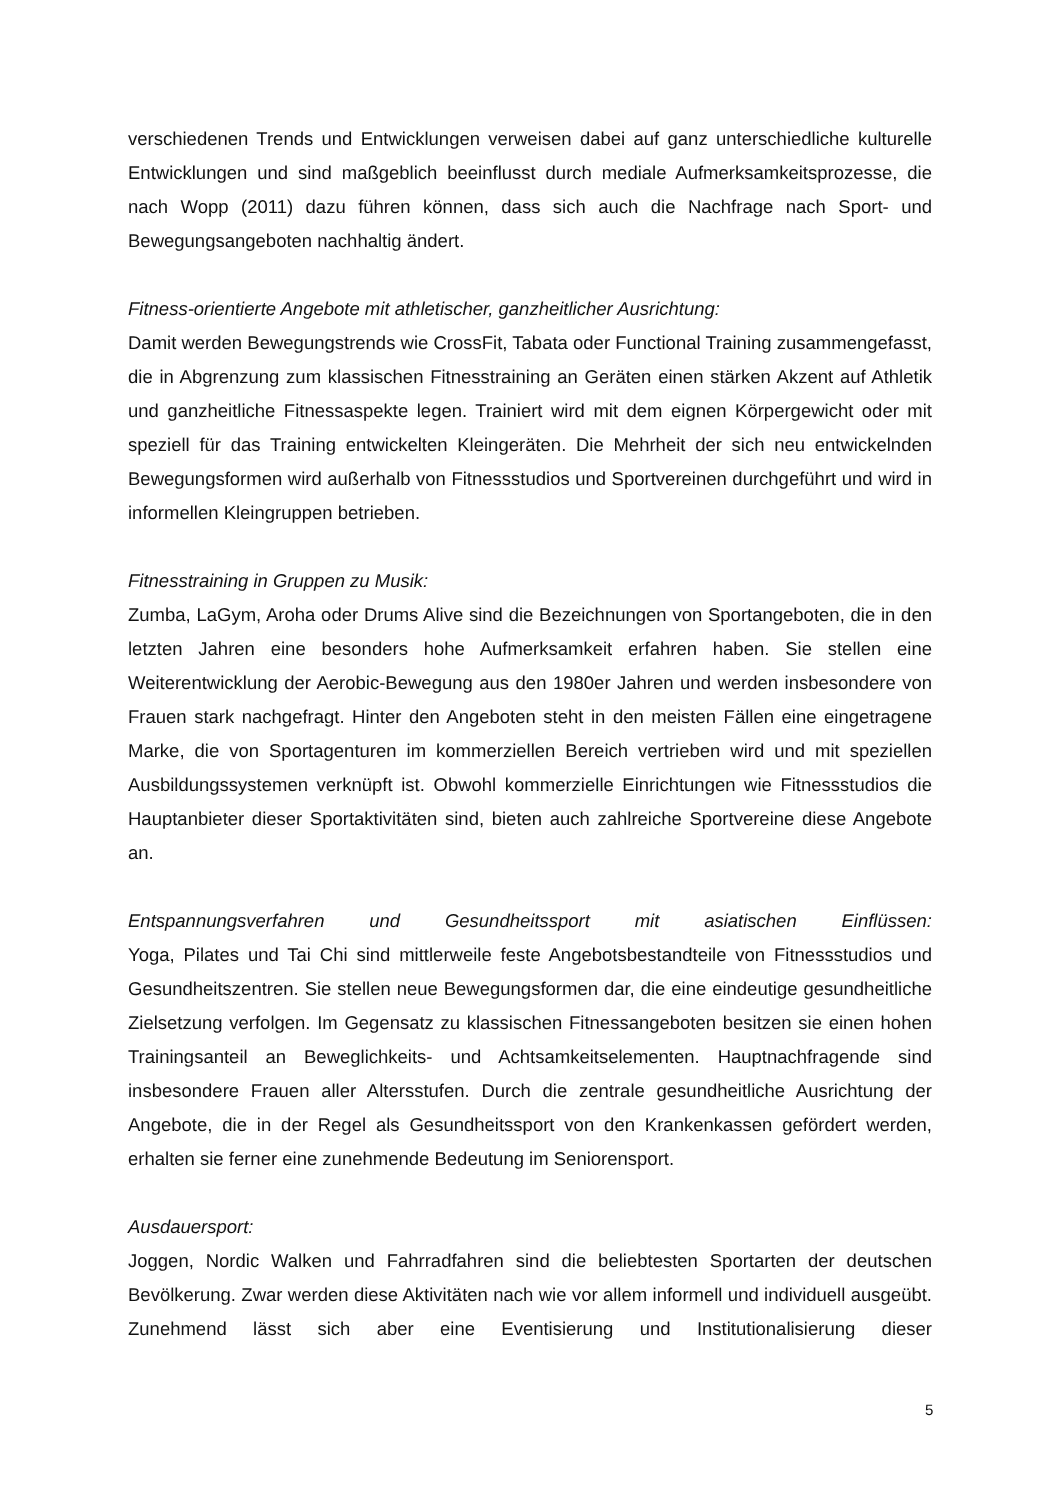verschiedenen Trends und Entwicklungen verweisen dabei auf ganz unterschiedliche kulturelle Entwicklungen und sind maßgeblich beeinflusst durch mediale Aufmerksamkeitsprozesse, die nach Wopp (2011) dazu führen können, dass sich auch die Nachfrage nach Sport- und Bewegungsangeboten nachhaltig ändert.
Fitness-orientierte Angebote mit athletischer, ganzheitlicher Ausrichtung:
Damit werden Bewegungstrends wie CrossFit, Tabata oder Functional Training zusammengefasst, die in Abgrenzung zum klassischen Fitnesstraining an Geräten einen stärken Akzent auf Athletik und ganzheitliche Fitnessaspekte legen. Trainiert wird mit dem eignen Körpergewicht oder mit speziell für das Training entwickelten Kleingeräten. Die Mehrheit der sich neu entwickelnden Bewegungsformen wird außerhalb von Fitnessstudios und Sportvereinen durchgeführt und wird in informellen Kleingruppen betrieben.
Fitnesstraining in Gruppen zu Musik:
Zumba, LaGym, Aroha oder Drums Alive sind die Bezeichnungen von Sportangeboten, die in den letzten Jahren eine besonders hohe Aufmerksamkeit erfahren haben. Sie stellen eine Weiterentwicklung der Aerobic-Bewegung aus den 1980er Jahren und werden insbesondere von Frauen stark nachgefragt. Hinter den Angeboten steht in den meisten Fällen eine eingetragene Marke, die von Sportagenturen im kommerziellen Bereich vertrieben wird und mit speziellen Ausbildungssystemen verknüpft ist. Obwohl kommerzielle Einrichtungen wie Fitnessstudios die Hauptanbieter dieser Sportaktivitäten sind, bieten auch zahlreiche Sportvereine diese Angebote an.
Entspannungsverfahren und Gesundheitssport mit asiatischen Einflüssen:
Yoga, Pilates und Tai Chi sind mittlerweile feste Angebotsbestandteile von Fitnessstudios und Gesundheitszentren. Sie stellen neue Bewegungsformen dar, die eine eindeutige gesundheitliche Zielsetzung verfolgen. Im Gegensatz zu klassischen Fitnessangeboten besitzen sie einen hohen Trainingsanteil an Beweglichkeits- und Achtsamkeitselementen. Hauptnachfragende sind insbesondere Frauen aller Altersstufen. Durch die zentrale gesundheitliche Ausrichtung der Angebote, die in der Regel als Gesundheitssport von den Krankenkassen gefördert werden, erhalten sie ferner eine zunehmende Bedeutung im Seniorensport.
Ausdauersport:
Joggen, Nordic Walken und Fahrradfahren sind die beliebtesten Sportarten der deutschen Bevölkerung. Zwar werden diese Aktivitäten nach wie vor allem informell und individuell ausgeübt. Zunehmend lässt sich aber eine Eventisierung und Institutionalisierung dieser
5